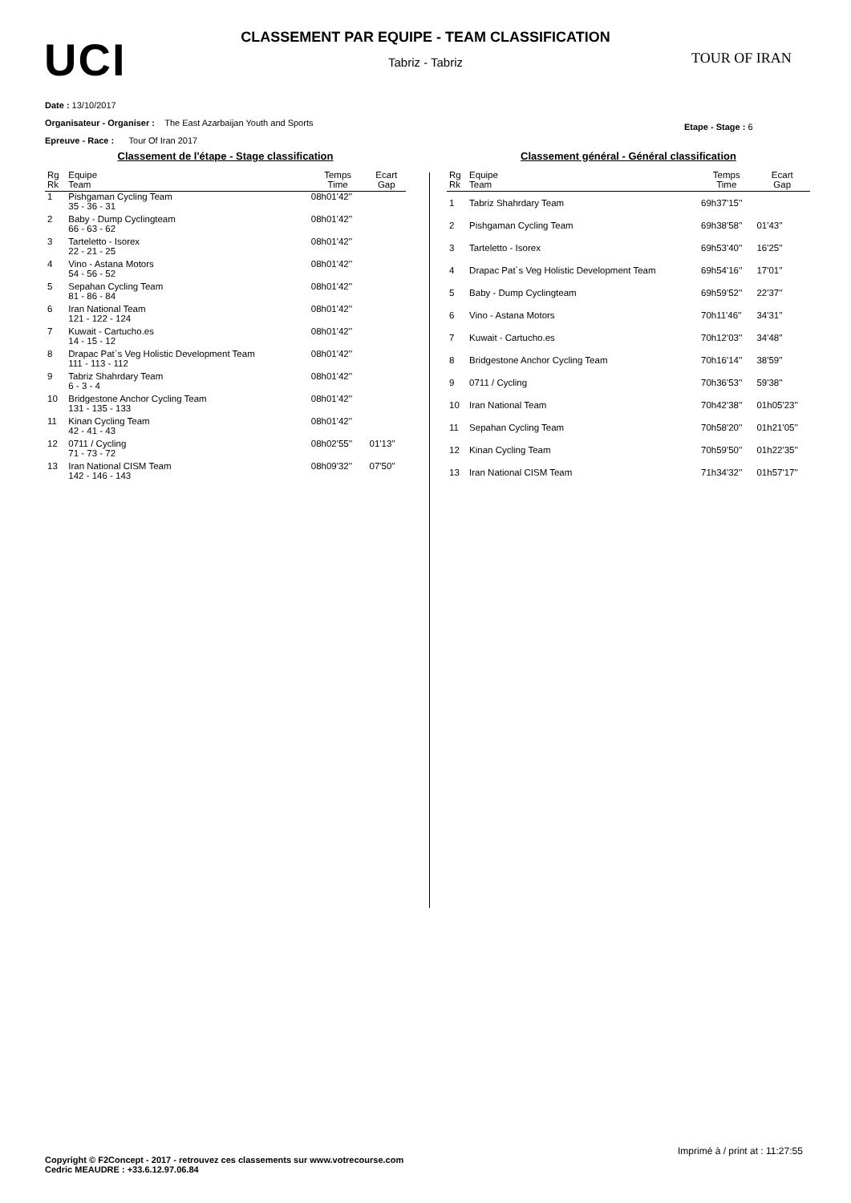UCI
CLASSEMENT PAR EQUIPE - TEAM CLASSIFICATION
Tabriz - Tabriz
TOUR OF IRAN
Date : 13/10/2017
Organisateur - Organiser : The East Azarbaijan Youth and Sports
Epreuve - Race : Tour Of Iran 2017
Etape - Stage : 6
Classement de l'étape - Stage classification
| Rg Rk | Equipe Team | Temps Time | Ecart Gap |
| --- | --- | --- | --- |
| 1 | Pishgaman Cycling Team 35 - 36 - 31 | 08h01'42'' | |
| 2 | Baby - Dump Cyclingteam 66 - 63 - 62 | 08h01'42'' | |
| 3 | Tarteletto - Isorex 22 - 21 - 25 | 08h01'42'' | |
| 4 | Vino - Astana Motors 54 - 56 - 52 | 08h01'42'' | |
| 5 | Sepahan Cycling Team 81 - 86 - 84 | 08h01'42'' | |
| 6 | Iran National Team 121 - 122 - 124 | 08h01'42'' | |
| 7 | Kuwait - Cartucho.es 14 - 15 - 12 | 08h01'42'' | |
| 8 | Drapac Pat`s Veg Holistic Development Team 111 - 113 - 112 | 08h01'42'' | |
| 9 | Tabriz Shahrdary Team 6 - 3 - 4 | 08h01'42'' | |
| 10 | Bridgestone Anchor Cycling Team 131 - 135 - 133 | 08h01'42'' | |
| 11 | Kinan Cycling Team 42 - 41 - 43 | 08h01'42'' | |
| 12 | 0711 / Cycling 71 - 73 - 72 | 08h02'55'' | 01'13'' |
| 13 | Iran National CISM Team 142 - 146 - 143 | 08h09'32'' | 07'50'' |
Classement général - Général classification
| Rg Rk | Equipe Team | Temps Time | Ecart Gap |
| --- | --- | --- | --- |
| 1 | Tabriz Shahrdary Team | 69h37'15'' | |
| 2 | Pishgaman Cycling Team | 69h38'58'' | 01'43'' |
| 3 | Tarteletto - Isorex | 69h53'40'' | 16'25'' |
| 4 | Drapac Pat`s Veg Holistic Development Team | 69h54'16'' | 17'01'' |
| 5 | Baby - Dump Cyclingteam | 69h59'52'' | 22'37'' |
| 6 | Vino - Astana Motors | 70h11'46'' | 34'31'' |
| 7 | Kuwait - Cartucho.es | 70h12'03'' | 34'48'' |
| 8 | Bridgestone Anchor Cycling Team | 70h16'14'' | 38'59'' |
| 9 | 0711 / Cycling | 70h36'53'' | 59'38'' |
| 10 | Iran National Team | 70h42'38'' | 01h05'23'' |
| 11 | Sepahan Cycling Team | 70h58'20'' | 01h21'05'' |
| 12 | Kinan Cycling Team | 70h59'50'' | 01h22'35'' |
| 13 | Iran National CISM Team | 71h34'32'' | 01h57'17'' |
Imprimé à / print at : 11:27:55
Copyright © F2Concept - 2017 - retrouvez ces classements sur www.votrecourse.com
Cedric MEAUDRE : +33.6.12.97.06.84